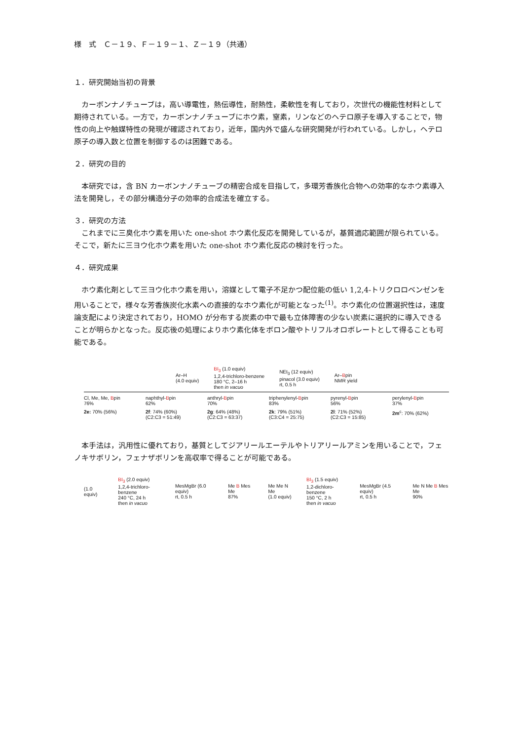様　式　Ｃ－１９、Ｆ－１９－１、Ｚ－１９（共通）
１．研究開始当初の背景
カーボンナノチューブは，高い導電性，熱伝導性，耐熱性，柔軟性を有しており，次世代の機能性材料として期待されている。一方で，カーボンナノチューブにホウ素，窒素，リンなどのヘテロ原子を導入することで，物性の向上や触媒特性の発現が確認されており，近年，国内外で盛んな研究開発が行われている。しかし，ヘテロ原子の導入数と位置を制御するのは困難である。
２．研究の目的
本研究では，含 BN カーボンナノチューブの精密合成を目指して，多環芳香族化合物への効率的なホウ素導入法を開発し，その部分構造分子の効率的合成法を確立する。
３．研究の方法
これまでに三臭化ホウ素を用いた one-shot ホウ素化反応を開発しているが，基質適応範囲が限られている。そこで，新たに三ヨウ化ホウ素を用いた one-shot ホウ素化反応の検討を行った。
４．研究成果
ホウ素化剤として三ヨウ化ホウ素を用い，溶媒として電子不足かつ配位能の低い 1,2,4-トリクロロベンゼンを用いることで，様々な芳香族炭化水素への直接的なホウ素化が可能となった<sup>(1)</sup>。ホウ素化の位置選択性は，速度論支配により決定されており，HOMO が分布する炭素の中で最も立体障害の少ない炭素に選択的に導入できることが明らかとなった。反応後の処理によりホウ素化体をボロン酸やトリフルオロボレートとして得ることも可能である。
Ar–H
(4.0 equiv)
BI<sub>3</sub> (1.0 equiv)
1,2,4-trichloro-benzene
180 °C, 2–16 h
then in vacuo
NEt<sub>3</sub> (12 equiv)
pinacol (3.0 equiv)
rt, 0.5 h
Ar–Bpin
NMR yield
Cl, Me, Me, Bpin
76%
naphthyl-Bpin
62%
anthryl-Bpin
70%
triphenylenyl-Bpin
83%
pyrenyl-Bpin
56%
perylenyl-Bpin
37%
2e: 70% (56%) 2f: 74% (60%)
(C2:C3 = 51:49)
2g: 64% (48%)
(C2:C3 = 63:37)
2k: 79% (51%)
(C3:C4 = 25:75)
2l: 71% (52%)
(C2:C3 = 15:85)
2m<sup>c</sup>: 70% (62%)
本手法は，汎用性に優れており，基質としてジアリールエーテルやトリアリールアミンを用いることで，フェノキサボリン，フェナザボリンを高収率で得ることが可能である。
(1.0 equiv)
BI<sub>3</sub> (2.0 equiv)
1,2,4-trichloro-benzene
240 °C, 24 h
then in vacuo
MesMgBr (6.0 equiv)
rt, 0.5 h
Me B Mes Me
87%
Me Me N Me
(1.0 equiv)
BI<sub>3</sub> (1.5 equiv)
1,2-dichloro-benzene
150 °C, 2 h
then in vacuo
MesMgBr (4.5 equiv)
rt, 0.5 h
Me N Me B Mes Me
90%